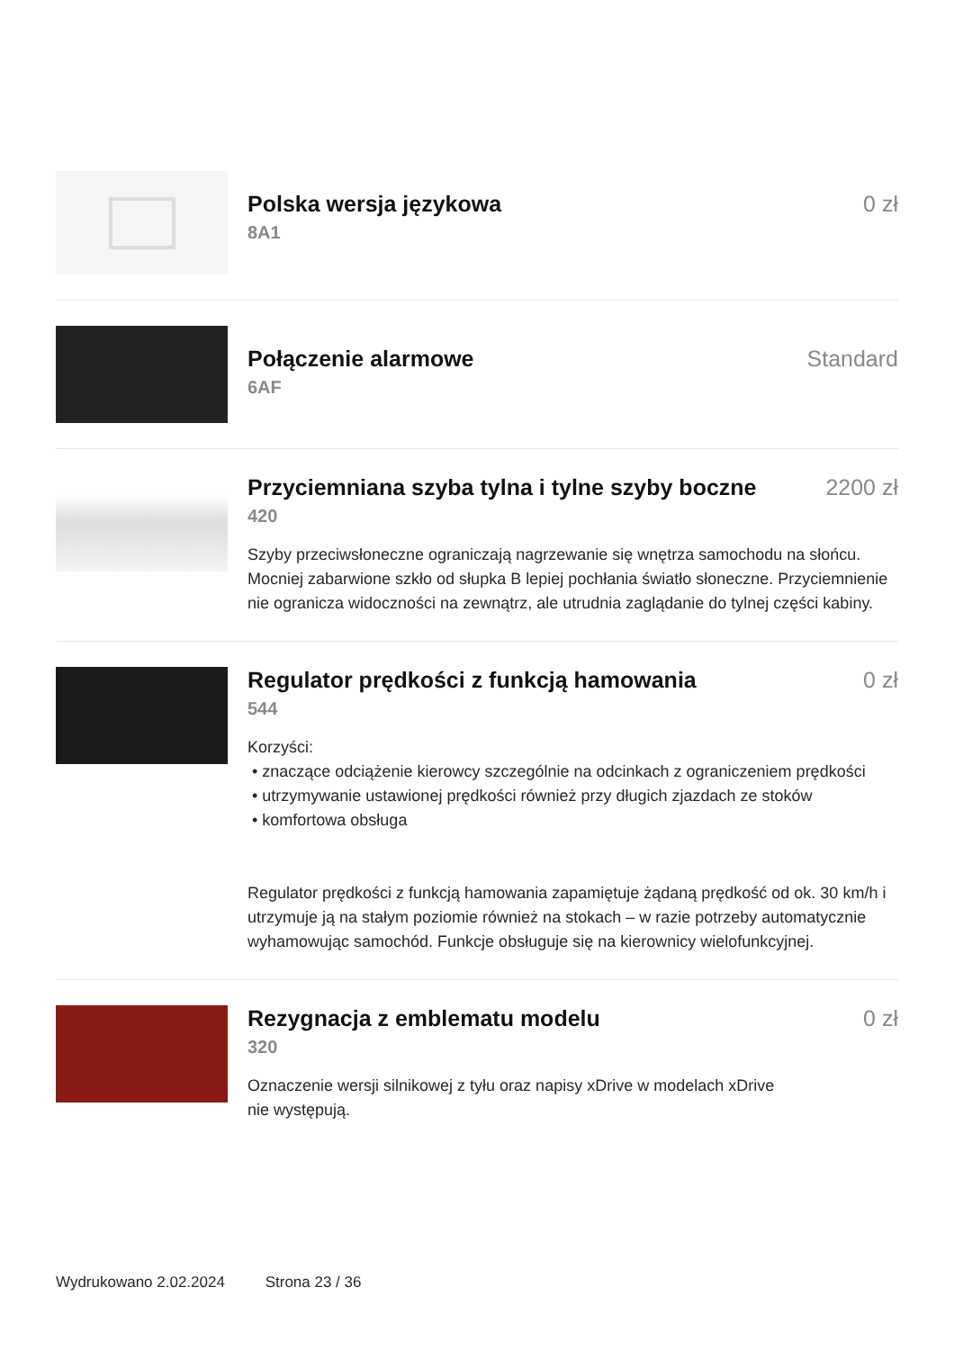Polska wersja językowa 0 zł
8A1
Połączenie alarmowe Standard
6AF
Przyciemniana szyba tylna i tylne szyby boczne
2200 zł
420
Szyby przeciwsłoneczne ograniczają nagrzewanie się wnętrza samochodu na słońcu. Mocniej zabarwione szkło od słupka B lepiej pochłania światło słoneczne. Przyciemnienie nie ogranicza widoczności na zewnątrz, ale utrudnia zaglądanie do tylnej części kabiny.
Regulator prędkości z funkcją hamowania
0 zł
544
Korzyści:
• znaczące odciążenie kierowcy szczególnie na odcinkach z ograniczeniem prędkości
• utrzymywanie ustawionej prędkości również przy długich zjazdach ze stoków
• komfortowa obsługa
Regulator prędkości z funkcją hamowania zapamiętuje żądaną prędkość od ok. 30 km/h i utrzymuje ją na stałym poziomie również na stokach – w razie potrzeby automatycznie wyhamowując samochód. Funkcje obsługuje się na kierownicy wielofunkcyjnej.
Rezygnacja z emblematu modelu 0 zł
320
Oznaczenie wersji silnikowej z tyłu oraz napisy xDrive w modelach xDrive
nie występują.
Wydrukowano 2.02.2024 Strona 23 / 36